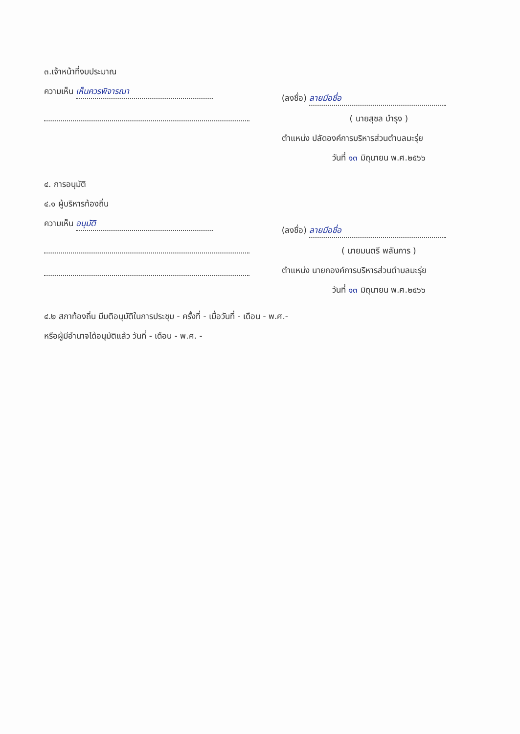๓.เจ้าหน้าที่งบประมาณ
ความเห็น เห็นควรพิจารณา
(ลงชื่อ) ลายมือชื่อ
( นายสุชล บำรุง )
ตำแหน่ง ปลัดองค์การบริหารส่วนตำบลมะรุ่ย
วันที่ ๑๓ มิถุนายน พ.ศ.๒๕๖๖
๔. การอนุมัติ
๔.๑ ผู้บริหารท้องถิ่น
ความเห็น อนุมัติ
(ลงชื่อ) ลายมือชื่อ
( นายมนตรี พลันการ )
ตำแหน่ง นายกองค์การบริหารส่วนตำบลมะรุ่ย
วันที่ ๑๓ มิถุนายน พ.ศ.๒๕๖๖
๔.๒ สภาท้องถิ่น มีมติอนุมัติในการประชุม - ครั้งที่ - เมื่อวันที่ - เดือน - พ.ศ.-
หรือผู้มีอำนาจได้อนุมัติแล้ว วันที่ - เดือน - พ.ศ. -